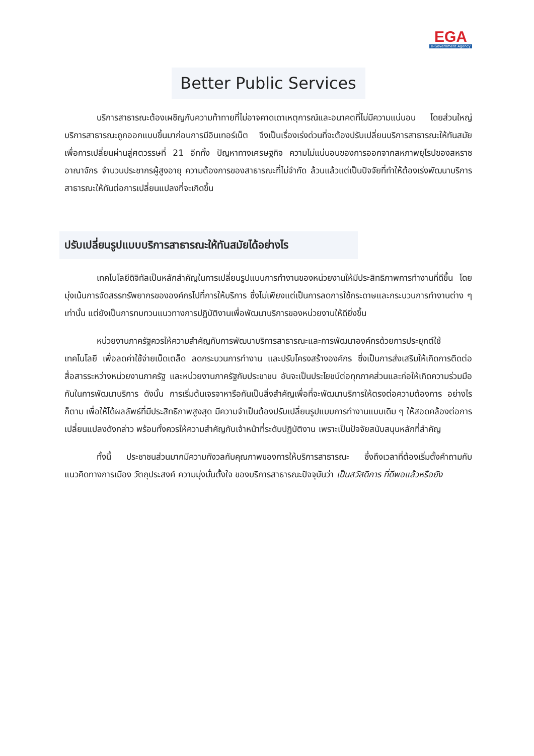EGA
e-Government Agency
Better Public Services
บริการสาธารณะต้องเผชิญกับความท้าทายที่ไม่อาจคาดเดาเหตุการณ์และอนาคตที่ไม่มีความแน่นอน โดยส่วนใหญ่ บริการสาธารณะถูกออกแบบขึ้นมาก่อนการมีอินเทอร์เน็ต จึงเป็นเรื่องเร่งด่วนที่จะต้องปรับเปลี่ยนบริการสาธารณะให้ทันสมัยเพื่อการเปลี่ยนผ่านสู่ศตวรรษที่ 21 อีกทั้ง ปัญหาทางเศรษฐกิจ ความไม่แน่นอนของการออกจากสหภาพยุโรปของสหราชอาณาจักร จำนวนประชากรผู้สูงอายุ ความต้องการของสาธารณะที่ไม่จำกัด ล้วนแล้วแต่เป็นปัจจัยที่ทำให้ต้องเร่งพัฒนาบริการสาธารณะให้ทันต่อการเปลี่ยนแปลงที่จะเกิดขึ้น
ปรับเปลี่ยนรูปแบบบริการสาธารณะให้ทันสมัยได้อย่างไร
เทคโนโลยีดิจิทัลเป็นหลักสำคัญในการเปลี่ยนรูปแบบการทำงานของหน่วยงานให้มีประสิทธิภาพการทำงานที่ดีขึ้น โดยมุ่งเน้นการจัดสรรทรัพยากรขององค์กรไปที่การให้บริการ ซึ่งไม่เพียงแต่เป็นการลดการใช้กระดาษและกระบวนการทำงานต่าง ๆ เท่านั้น แต่ยังเป็นการทบทวนแนวทางการปฏิบัติงานเพื่อพัฒนาบริการของหน่วยงานให้ดียิ่งขึ้น
หน่วยงานภาครัฐควรให้ความสำคัญกับการพัฒนาบริการสาธารณะและการพัฒนาองค์กรด้วยการประยุกต์ใช้เทคโนโลยี เพื่อลดค่าใช้จ่ายเบ็ดเตล็ด ลดกระบวนการทำงาน และปรับโครงสร้างองค์กร ซึ่งเป็นการส่งเสริมให้เกิดการติดต่อสื่อสารระหว่างหน่วยงานภาครัฐ และหน่วยงานภาครัฐกับประชาชน อันจะเป็นประโยชน์ต่อทุกภาคส่วนและก่อให้เกิดความร่วมมือกันในการพัฒนาบริการ ดังนั้น การเริ่มต้นเจรจาหารือกันเป็นสิ่งสำคัญเพื่อที่จะพัฒนาบริการให้ตรงต่อความต้องการ อย่างไรก็ตาม เพื่อให้ได้ผลลัพธ์ที่มีประสิทธิภาพสูงสุด มีความจำเป็นต้องปรับเปลี่ยนรูปแบบการทำงานแบบเดิม ๆ ให้สอดคล้องต่อการเปลี่ยนแปลงดังกล่าว พร้อมทั้งควรให้ความสำคัญกับเจ้าหน้าที่ระดับปฏิบัติงาน เพราะเป็นปัจจัยสนับสนุนหลักที่สำคัญ
ทั้งนี้ ประชาชนส่วนมากมีความกังวลกับคุณภาพของการให้บริการสาธารณะ ซึ่งถึงเวลาที่ต้องเริ่มตั้งคำถามกับ แนวคิดทางการเมือง วัตถุประสงค์ ความมุ่งมั่นตั้งใจ ของบริการสาธารณะปัจจุบันว่า เป็นสวัสดิการ ที่ดีพอแล้วหรือยัง